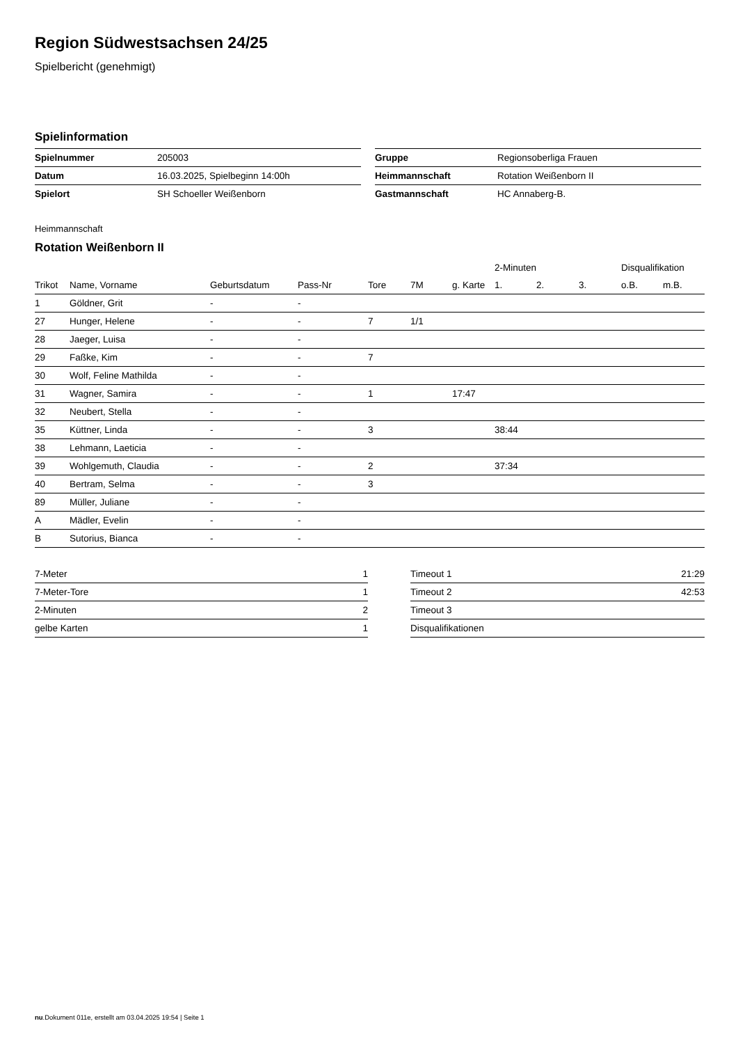Region Südwestsachsen 24/25
Spielbericht (genehmigt)
Spielinformation
| Spielnummer | 205003 |
| Datum | 16.03.2025, Spielbeginn 14:00h |
| Spielort | SH Schoeller Weißenborn |
| Gruppe | Regionsoberliga Frauen |
| Heimmannschaft | Rotation Weißenborn II |
| Gastmannschaft | HC Annaberg-B. |
Heimmannschaft
Rotation Weißenborn II
| | | | | | | | 2-Minuten | | | Disqualifikation | |
| --- | --- | --- | --- | --- | --- | --- | --- | --- | --- | --- | --- |
| Trikot | Name, Vorname | Geburtsdatum | Pass-Nr | Tore | 7M | g. Karte | 1. | 2. | 3. | o.B. | m.B. |
| 1 | Göldner, Grit | - | - | | | | | | | | |
| 27 | Hunger, Helene | - | - | 7 | 1/1 | | | | | | |
| 28 | Jaeger, Luisa | - | - | | | | | | | | |
| 29 | Faßke, Kim | - | - | 7 | | | | | | | |
| 30 | Wolf, Feline Mathilda | - | - | | | | | | | | |
| 31 | Wagner, Samira | - | - | 1 | | 17:47 | | | | | |
| 32 | Neubert, Stella | - | - | | | | | | | | |
| 35 | Küttner, Linda | - | - | 3 | | | 38:44 | | | | |
| 38 | Lehmann, Laeticia | - | - | | | | | | | | |
| 39 | Wohlgemuth, Claudia | - | - | 2 | | | 37:34 | | | | |
| 40 | Bertram, Selma | - | - | 3 | | | | | | | |
| 89 | Müller, Juliane | - | - | | | | | | | | |
| A | Mädler, Evelin | - | - | | | | | | | | |
| B | Sutorius, Bianca | - | - | | | | | | | | |
| 7-Meter | 1 |
| 7-Meter-Tore | 1 |
| 2-Minuten | 2 |
| gelbe Karten | 1 |
| Timeout 1 | 21:29 |
| Timeout 2 | 42:53 |
| Timeout 3 | |
| Disqualifikationen | |
nu.Dokument 011e, erstellt am 03.04.2025 19:54 | Seite 1